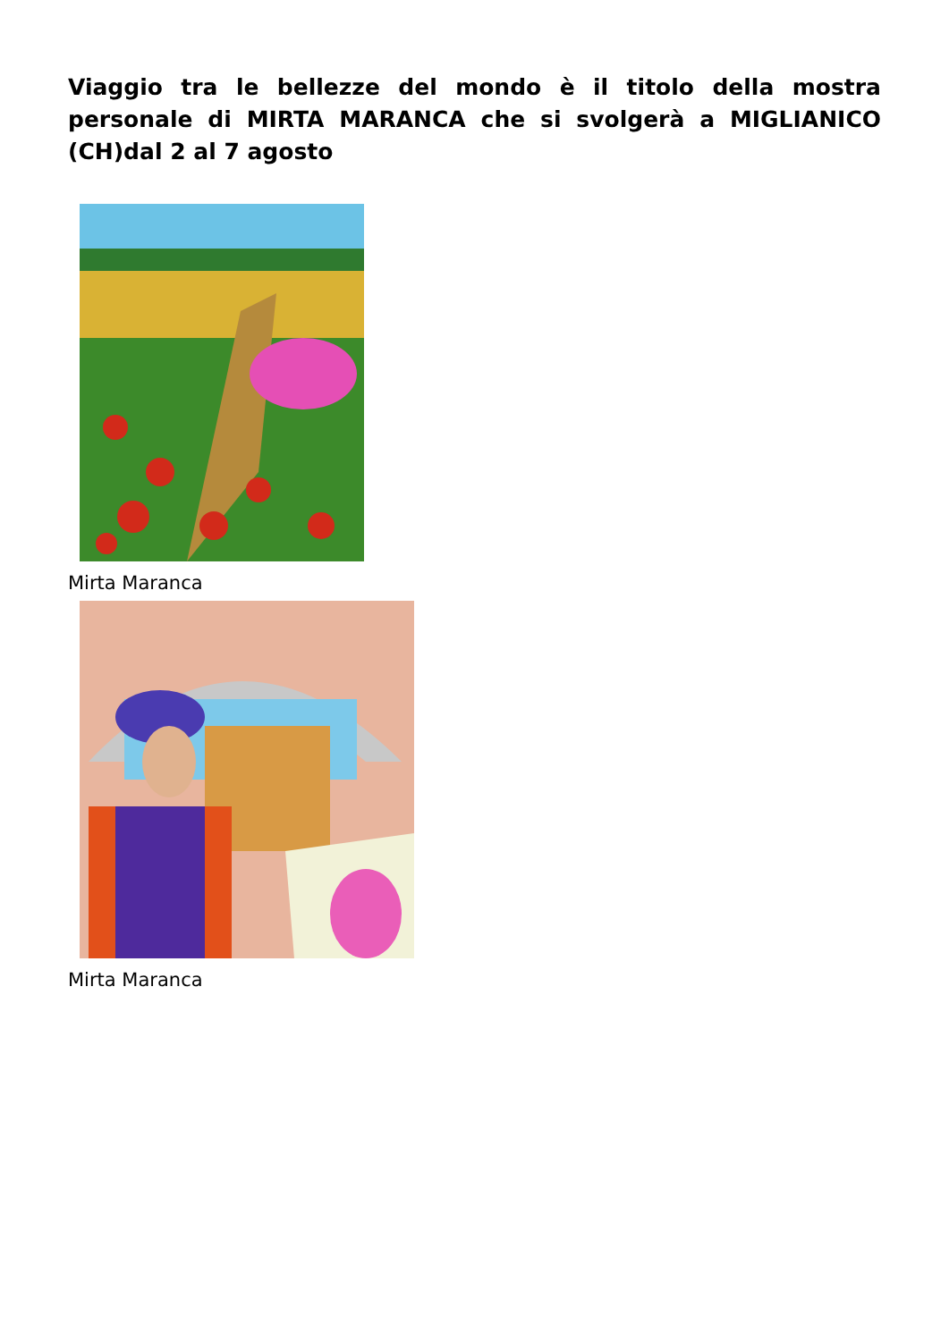Viaggio tra le bellezze del mondo è il titolo della mostra personale di MIRTA MARANCA che si svolgerà a MIGLIANICO (CH)dal 2 al 7 agosto
Mirta Maranca
Mirta Maranca